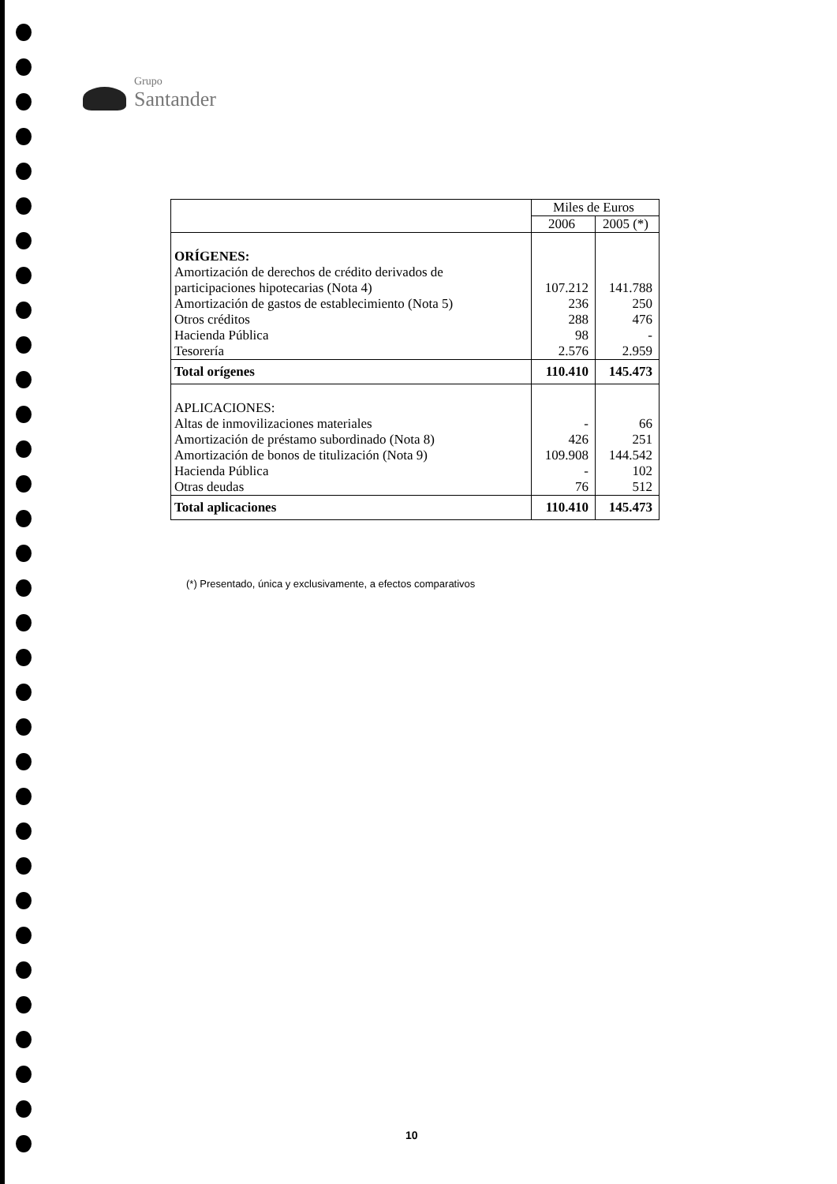Grupo
Santander
| | Miles de Euros | |
| --- | --- | --- |
| | 2006 | 2005 (*) |
| ORÍGENES: | | |
| Amortización de derechos de crédito derivados de participaciones hipotecarias (Nota 4) | 107.212 | 141.788 |
| Amortización de gastos de establecimiento (Nota 5) | 236 | 250 |
| Otros créditos | 288 | 476 |
| Hacienda Pública | 98 | - |
| Tesorería | 2.576 | 2.959 |
| Total orígenes | 110.410 | 145.473 |
| APLICACIONES: | | |
| Altas de inmovilizaciones materiales | - | 66 |
| Amortización de préstamo subordinado (Nota 8) | 426 | 251 |
| Amortización de bonos de titulización (Nota 9) | 109.908 | 144.542 |
| Hacienda Pública | - | 102 |
| Otras deudas | 76 | 512 |
| Total aplicaciones | 110.410 | 145.473 |
(*) Presentado, única y exclusivamente, a efectos comparativos
10